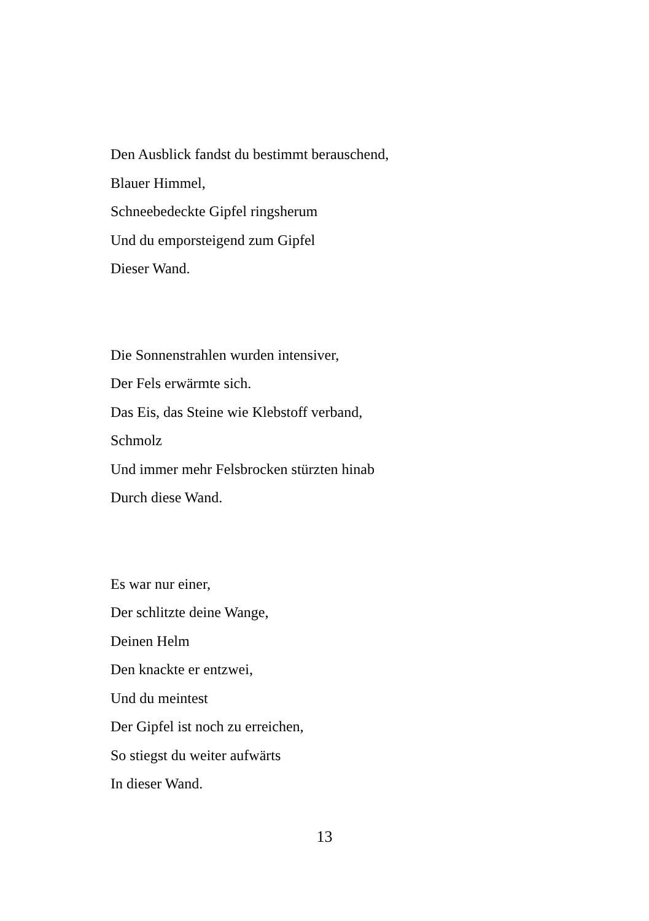Den Ausblick fandst du bestimmt berauschend,
Blauer Himmel,
Schneebedeckte Gipfel ringsherum
Und du emporsteigend zum Gipfel
Dieser Wand.
Die Sonnenstrahlen wurden intensiver,
Der Fels erwärmte sich.
Das Eis, das Steine wie Klebstoff verband,
Schmolz
Und immer mehr Felsbrocken stürzten hinab
Durch diese Wand.
Es war nur einer,
Der schlitzte deine Wange,
Deinen Helm
Den knackte er entzwei,
Und du meintest
Der Gipfel ist noch zu erreichen,
So stiegst du weiter aufwärts
In dieser Wand.
13